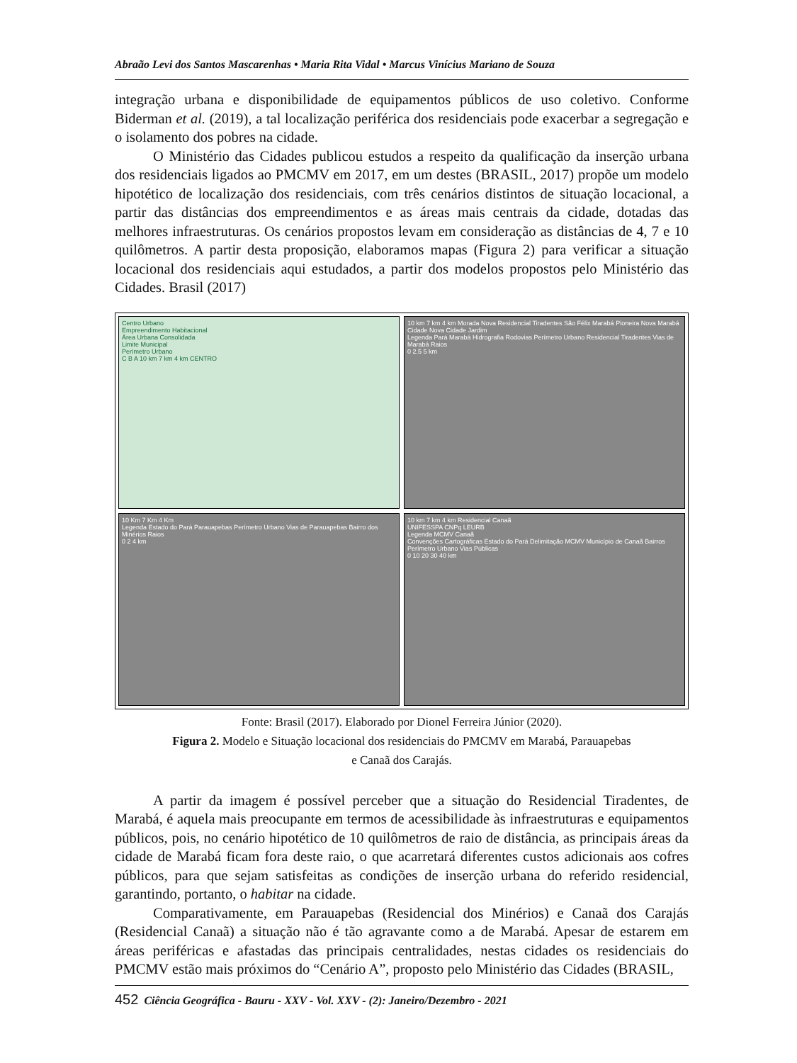Abraão Levi dos Santos Mascarenhas • Maria Rita Vidal • Marcus Vinícius Mariano de Souza
integração urbana e disponibilidade de equipamentos públicos de uso coletivo. Conforme Biderman et al. (2019), a tal localização periférica dos residenciais pode exacerbar a segregação e o isolamento dos pobres na cidade.
O Ministério das Cidades publicou estudos a respeito da qualificação da inserção urbana dos residenciais ligados ao PMCMV em 2017, em um destes (BRASIL, 2017) propõe um modelo hipotético de localização dos residenciais, com três cenários distintos de situação locacional, a partir das distâncias dos empreendimentos e as áreas mais centrais da cidade, dotadas das melhores infraestruturas. Os cenários propostos levam em consideração as distâncias de 4, 7 e 10 quilômetros. A partir desta proposição, elaboramos mapas (Figura 2) para verificar a situação locacional dos residenciais aqui estudados, a partir dos modelos propostos pelo Ministério das Cidades. Brasil (2017)
Centro Urbano
Empreendimento Habitacional
Área Urbana Consolidada
Limite Municipal
Perímetro Urbano
C B A 10 km 7 km 4 km CENTRO
10 km 7 km 4 km Morada Nova Residencial Tiradentes São Félix Marabá Pioneira Nova Marabá Cidade Nova Cidade Jardim
Legenda Pará Marabá Hidrografia Rodovias Perímetro Urbano Residencial Tiradentes Vias de Marabá Raios
0 2.5 5 km
10 Km 7 Km 4 Km
Legenda Estado do Pará Parauapebas Perímetro Urbano Vias de Parauapebas Bairro dos Minérios Raios
0 2 4 km
10 km 7 km 4 km Residencial Canaã
UNIFESSPA CNPq LEURB
Legenda MCMV Canaã
Convenções Cartográficas Estado do Pará Delimitação MCMV Município de Canaã Bairros Perímetro Urbano Vias Públicas
0 10 20 30 40 km
Fonte: Brasil (2017). Elaborado por Dionel Ferreira Júnior (2020).
Figura 2. Modelo e Situação locacional dos residenciais do PMCMV em Marabá, Parauapebas
e Canaã dos Carajás.
A partir da imagem é possível perceber que a situação do Residencial Tiradentes, de Marabá, é aquela mais preocupante em termos de acessibilidade às infraestruturas e equipamentos públicos, pois, no cenário hipotético de 10 quilômetros de raio de distância, as principais áreas da cidade de Marabá ficam fora deste raio, o que acarretará diferentes custos adicionais aos cofres públicos, para que sejam satisfeitas as condições de inserção urbana do referido residencial, garantindo, portanto, o habitar na cidade.
Comparativamente, em Parauapebas (Residencial dos Minérios) e Canaã dos Carajás (Residencial Canaã) a situação não é tão agravante como a de Marabá. Apesar de estarem em áreas periféricas e afastadas das principais centralidades, nestas cidades os residenciais do PMCMV estão mais próximos do “Cenário A”, proposto pelo Ministério das Cidades (BRASIL,
452 Ciência Geográfica - Bauru - XXV - Vol. XXV - (2): Janeiro/Dezembro - 2021